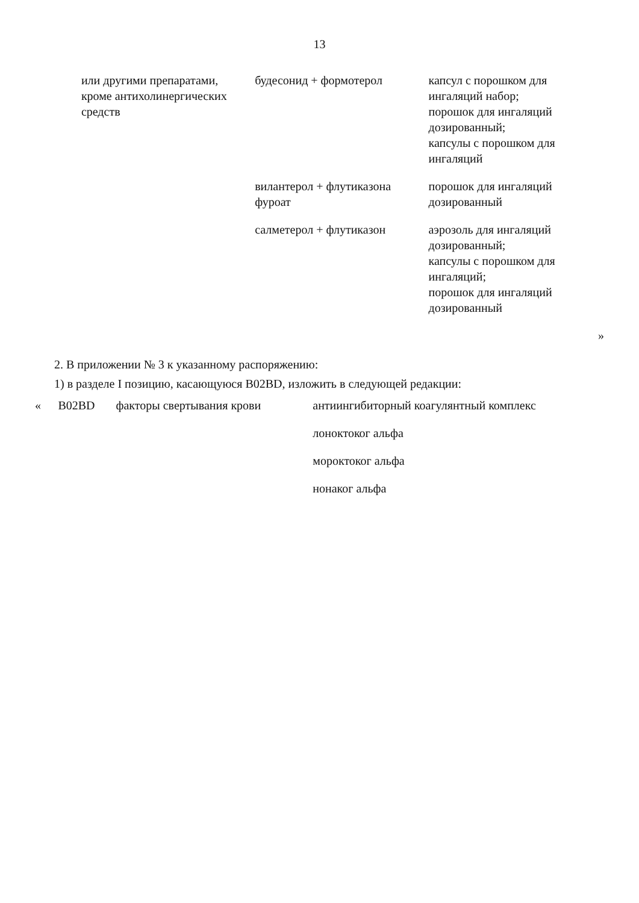13
| | или другими препаратами, кроме антихолинергических средств | будесонид + формотерол | капсул с порошком для ингаляций набор; порошок для ингаляций дозированный; капсулы с порошком для ингаляций |
| | | вилантерол + флутиказона фуроат | порошок для ингаляций дозированный |
| | | салметерол + флутиказон | аэрозоль для ингаляций дозированный; капсулы с порошком для ингаляций; порошок для ингаляций дозированный |
| » | | | |
2. В приложении № 3 к указанному распоряжению:
1) в разделе I позицию, касающуюся B02BD, изложить в следующей редакции:
| « | B02BD | факторы свертывания крови | антиингибиторный коагулянтный комплекс |
| | | | лоноктоког альфа |
| | | | мороктоког альфа |
| | | | нонаког альфа |